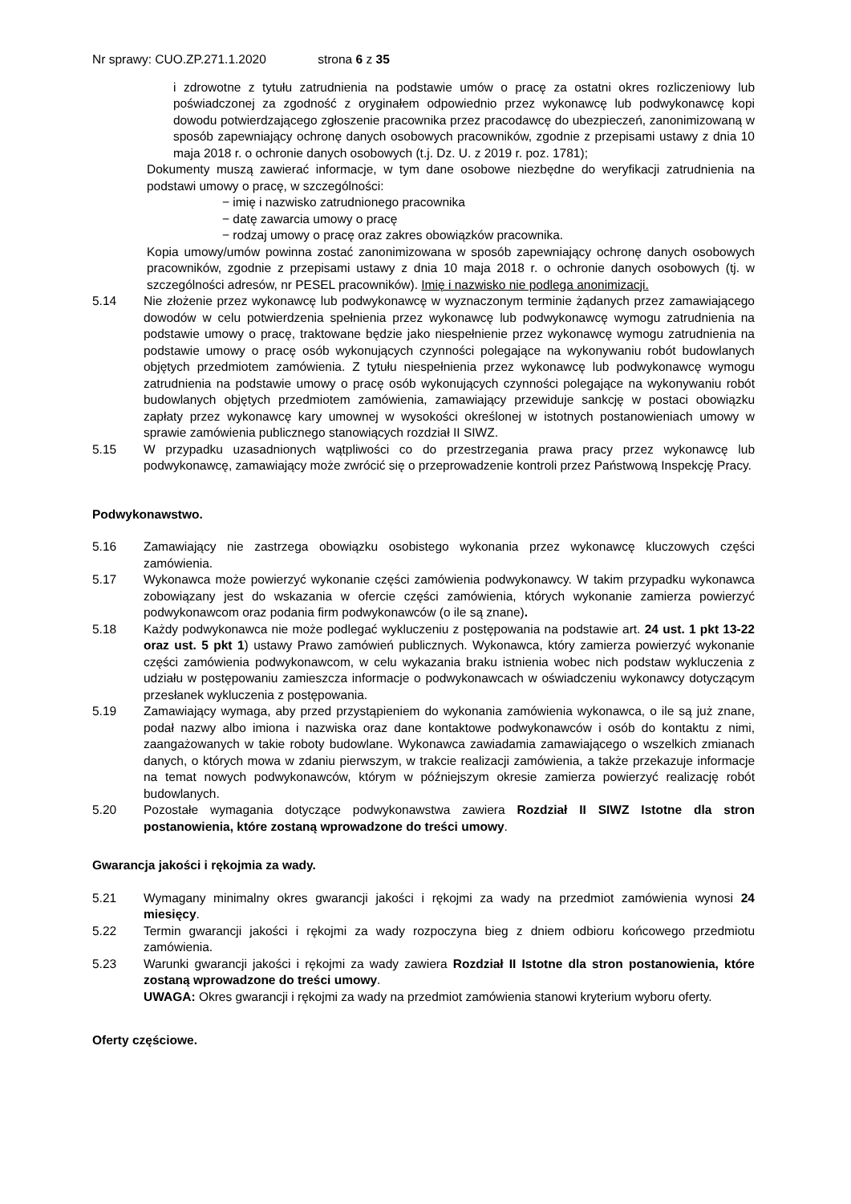Nr sprawy: CUO.ZP.271.1.2020 strona 6 z 35
i zdrowotne z tytułu zatrudnienia na podstawie umów o pracę za ostatni okres rozliczeniowy lub poświadczonej za zgodność z oryginałem odpowiednio przez wykonawcę lub podwykonawcę kopi dowodu potwierdzającego zgłoszenie pracownika przez pracodawcę do ubezpieczeń, zanonimizowaną w sposób zapewniający ochronę danych osobowych pracowników, zgodnie z przepisami ustawy z dnia 10 maja 2018 r. o ochronie danych osobowych (t.j. Dz. U. z 2019 r. poz. 1781);
Dokumenty muszą zawierać informacje, w tym dane osobowe niezbędne do weryfikacji zatrudnienia na podstawi umowy o pracę, w szczególności:
− imię i nazwisko zatrudnionego pracownika
− datę zawarcia umowy o pracę
− rodzaj umowy o pracę oraz zakres obowiązków pracownika.
Kopia umowy/umów powinna zostać zanonimizowana w sposób zapewniający ochronę danych osobowych pracowników, zgodnie z przepisami ustawy z dnia 10 maja 2018 r. o ochronie danych osobowych (tj. w szczególności adresów, nr PESEL pracowników). Imię i nazwisko nie podlega anonimizacji.
5.14 Nie złożenie przez wykonawcę lub podwykonawcę w wyznaczonym terminie żądanych przez zamawiającego dowodów w celu potwierdzenia spełnienia przez wykonawcę lub podwykonawcę wymogu zatrudnienia na podstawie umowy o pracę, traktowane będzie jako niespełnienie przez wykonawcę wymogu zatrudnienia na podstawie umowy o pracę osób wykonujących czynności polegające na wykonywaniu robót budowlanych objętych przedmiotem zamówienia. Z tytułu niespełnienia przez wykonawcę lub podwykonawcę wymogu zatrudnienia na podstawie umowy o pracę osób wykonujących czynności polegające na wykonywaniu robót budowlanych objętych przedmiotem zamówienia, zamawiający przewiduje sankcję w postaci obowiązku zapłaty przez wykonawcę kary umownej w wysokości określonej w istotnych postanowieniach umowy w sprawie zamówienia publicznego stanowiących rozdział II SIWZ.
5.15 W przypadku uzasadnionych wątpliwości co do przestrzegania prawa pracy przez wykonawcę lub podwykonawcę, zamawiający może zwrócić się o przeprowadzenie kontroli przez Państwową Inspekcję Pracy.
Podwykonawstwo.
5.16 Zamawiający nie zastrzega obowiązku osobistego wykonania przez wykonawcę kluczowych części zamówienia.
5.17 Wykonawca może powierzyć wykonanie części zamówienia podwykonawcy. W takim przypadku wykonawca zobowiązany jest do wskazania w ofercie części zamówienia, których wykonanie zamierza powierzyć podwykonawcom oraz podania firm podwykonawców (o ile są znane).
5.18 Każdy podwykonawca nie może podlegać wykluczeniu z postępowania na podstawie art. 24 ust. 1 pkt 13-22 oraz ust. 5 pkt 1) ustawy Prawo zamówień publicznych. Wykonawca, który zamierza powierzyć wykonanie części zamówienia podwykonawcom, w celu wykazania braku istnienia wobec nich podstaw wykluczenia z udziału w postępowaniu zamieszcza informacje o podwykonawcach w oświadczeniu wykonawcy dotyczącym przesłanek wykluczenia z postępowania.
5.19 Zamawiający wymaga, aby przed przystąpieniem do wykonania zamówienia wykonawca, o ile są już znane, podał nazwy albo imiona i nazwiska oraz dane kontaktowe podwykonawców i osób do kontaktu z nimi, zaangażowanych w takie roboty budowlane. Wykonawca zawiadamia zamawiającego o wszelkich zmianach danych, o których mowa w zdaniu pierwszym, w trakcie realizacji zamówienia, a także przekazuje informacje na temat nowych podwykonawców, którym w późniejszym okresie zamierza powierzyć realizację robót budowlanych.
5.20 Pozostałe wymagania dotyczące podwykonawstwa zawiera Rozdział II SIWZ Istotne dla stron postanowienia, które zostaną wprowadzone do treści umowy.
Gwarancja jakości i rękojmia za wady.
5.21 Wymagany minimalny okres gwarancji jakości i rękojmi za wady na przedmiot zamówienia wynosi 24 miesięcy.
5.22 Termin gwarancji jakości i rękojmi za wady rozpoczyna bieg z dniem odbioru końcowego przedmiotu zamówienia.
5.23 Warunki gwarancji jakości i rękojmi za wady zawiera Rozdział II Istotne dla stron postanowienia, które zostaną wprowadzone do treści umowy.
UWAGA: Okres gwarancji i rękojmi za wady na przedmiot zamówienia stanowi kryterium wyboru oferty.
Oferty częściowe.